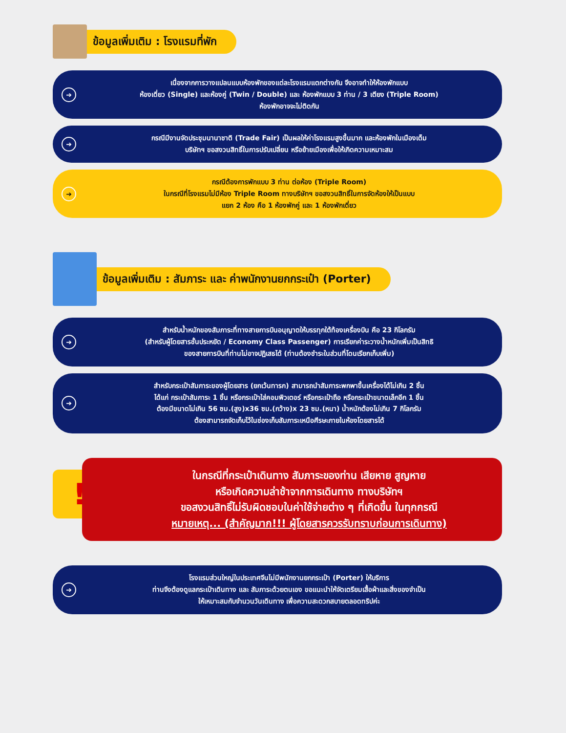ข้อมูลเพิ่มเติม : โรงแรมที่พัก
➔
เนื่องจากการวางแปลนแบบห้องพักของแต่ละโรงแรมแตกต่างกัน จึงอาจทำให้ห้องพักแบบ
ห้องเดี่ยว (Single) และห้องคู่ (Twin / Double) และ ห้องพักแบบ 3 ท่าน / 3 เตียง (Triple Room)
ห้องพักอาจจะไม่ติดกัน
➔
กรณีมีงานจัดประชุมนานาชาติ (Trade Fair) เป็นผลให้ค่าโรงแรมสูงขึ้นมาก และห้องพักในเมืองเต็ม
บริษัทฯ ขอสงวนสิทธิ์ในการปรับเปลี่ยน หรือย้ายเมืองเพื่อให้เกิดความเหมาะสม
➔
กรณีต้องการพักแบบ 3 ท่าน ต่อห้อง (Triple Room)
ในกรณีที่โรงแรมไม่มีห้อง Triple Room ทางบริษัทฯ ขอสงวนสิทธิ์ในการจัดห้องให้เป็นแบบ
แยก 2 ห้อง คือ 1 ห้องพักคู่ และ 1 ห้องพักเดี่ยว
ข้อมูลเพิ่มเติม : สัมภาระ และ ค่าพนักงานยกกระเป๋า (Porter)
➔
สำหรับน้ำหนักของสัมภาระที่ทางสายการบินอนุญาตให้บรรทุกใต้ท้องเครื่องบิน คือ 23 กิโลกรัม
(สำหรับผู้โดยสารชั้นประหยัด / Economy Class Passenger) การเรียกค่าระวางน้ำหนักเพิ่มเป็นสิทธิ
ของสายการบินที่ท่านไม่อาจปฏิเสธได้ (ท่านต้องชำระในส่วนที่โดนเรียกเก็บเพิ่ม)
➔
สำหรับกระเป๋าสัมภาระของผู้โดยสาร (ยกเว้นทารก) สามารถนำสัมภาระพกพาขึ้นเครื่องได้ไม่เกิน 2 ชิ้น
ได้แก่ กระเป๋าสัมภาระ 1 ชิ้น หรือกระเป๋าใส่คอมพิวเตอร์ หรือกระเป๋าถือ หรือกระเป๋าขนาดเล็กอีก 1 ชิ้น
ต้องมีขนาดไม่เกิน 56 ซม.(สูง)x36 ซม.(กว้าง)x 23 ซม.(หนา) น้ำหนักต้องไม่เกิน 7 กิโลกรัม
ต้องสามารถจัดเก็บไว้ในช่องเก็บสัมภาระเหนือศีรษะภายในห้องโดยสารได้
!
ในกรณีที่กระเป๋าเดินทาง สัมภาระของท่าน เสียหาย สูญหาย
หรือเกิดความล่าช้าจากการเดินทาง ทางบริษัทฯ
ขอสงวนสิทธิ์ไม่รับผิดชอบในค่าใช้จ่ายต่าง ๆ ที่เกิดขึ้น ในทุกกรณี
หมายเหตุ... (สำคัญมาก!!! ผู้โดยสารควรรับทราบก่อนการเดินทาง)
➔
โรงแรมส่วนใหญ่ในประเทศจีนไม่มีพนักงานยกกระเป๋า (Porter) ให้บริการ
ท่านจึงต้องดูแลกระเป๋าเดินทาง และ สัมภาระด้วยตนเอง ขอแนะนำให้จัดเตรียมเสื้อผ้าและสิ่งของจำเป็น
ให้เหมาะสมกับจำนวนวันเดินทาง เพื่อความสะดวกสบายตลอดทริปค่ะ